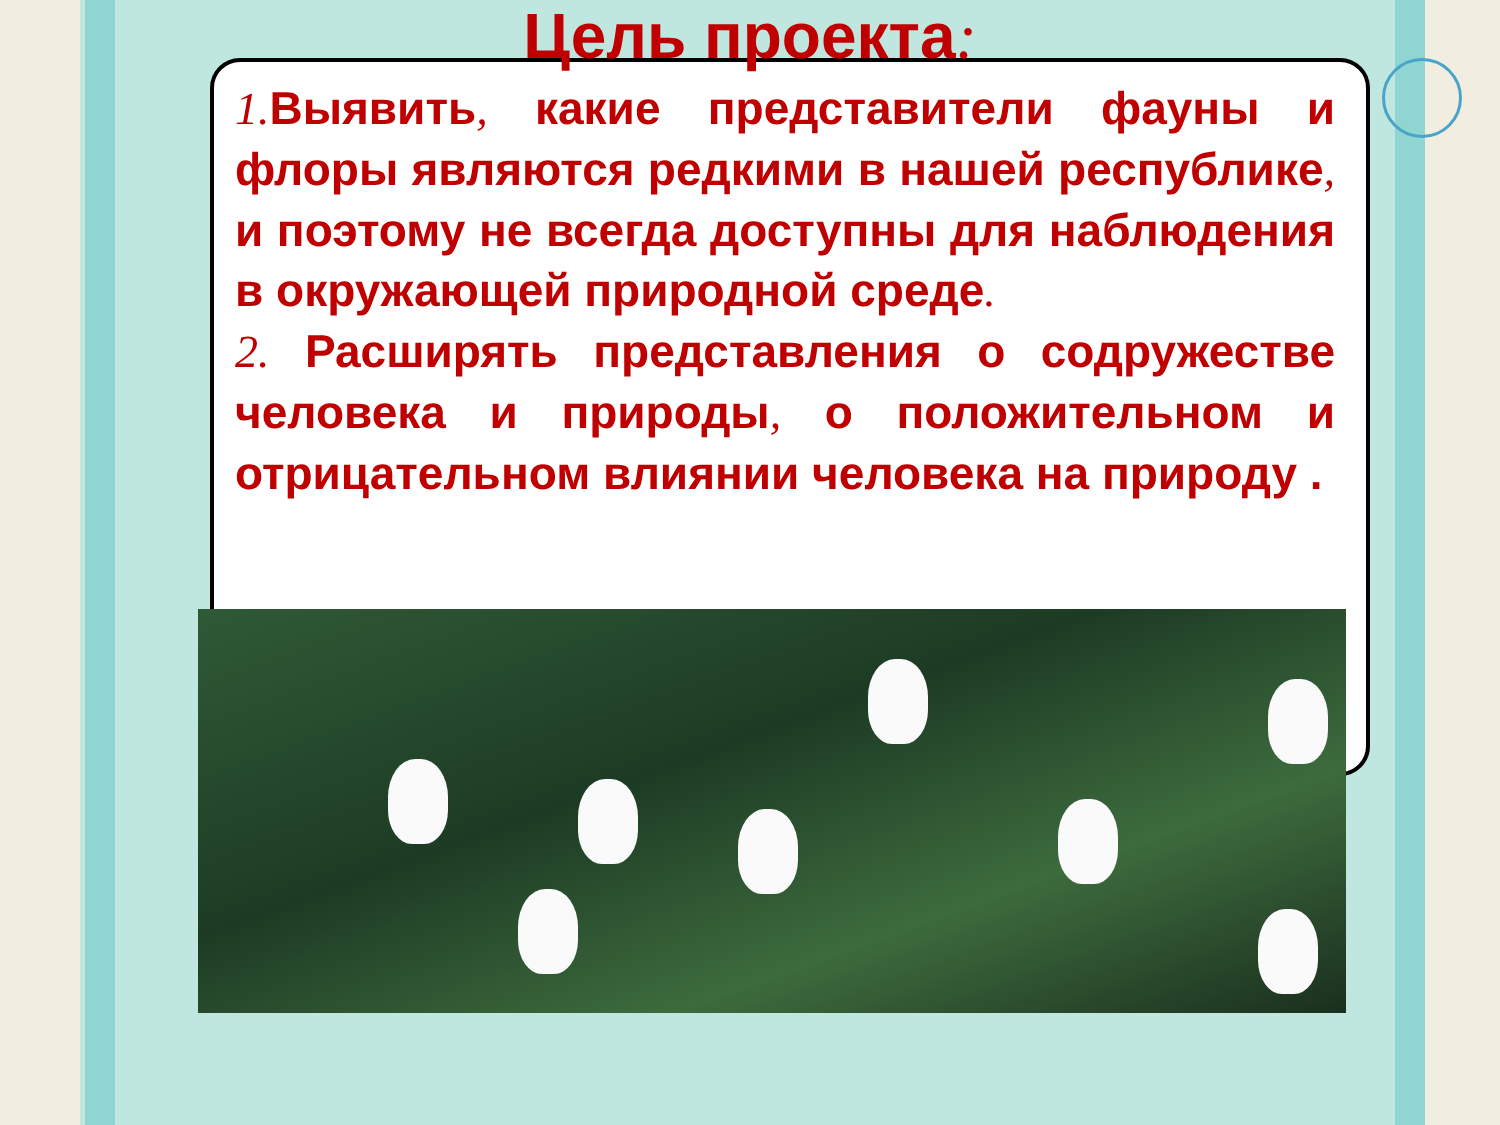Цель проекта:
1. Выявить, какие представители фауны и флоры являются редкими в нашей республике, и поэтому не всегда доступны для наблюдения в окружающей природной среде.
2. Расширять представления о содружестве человека и природы, о положительном и отрицательном влиянии человека на природу .